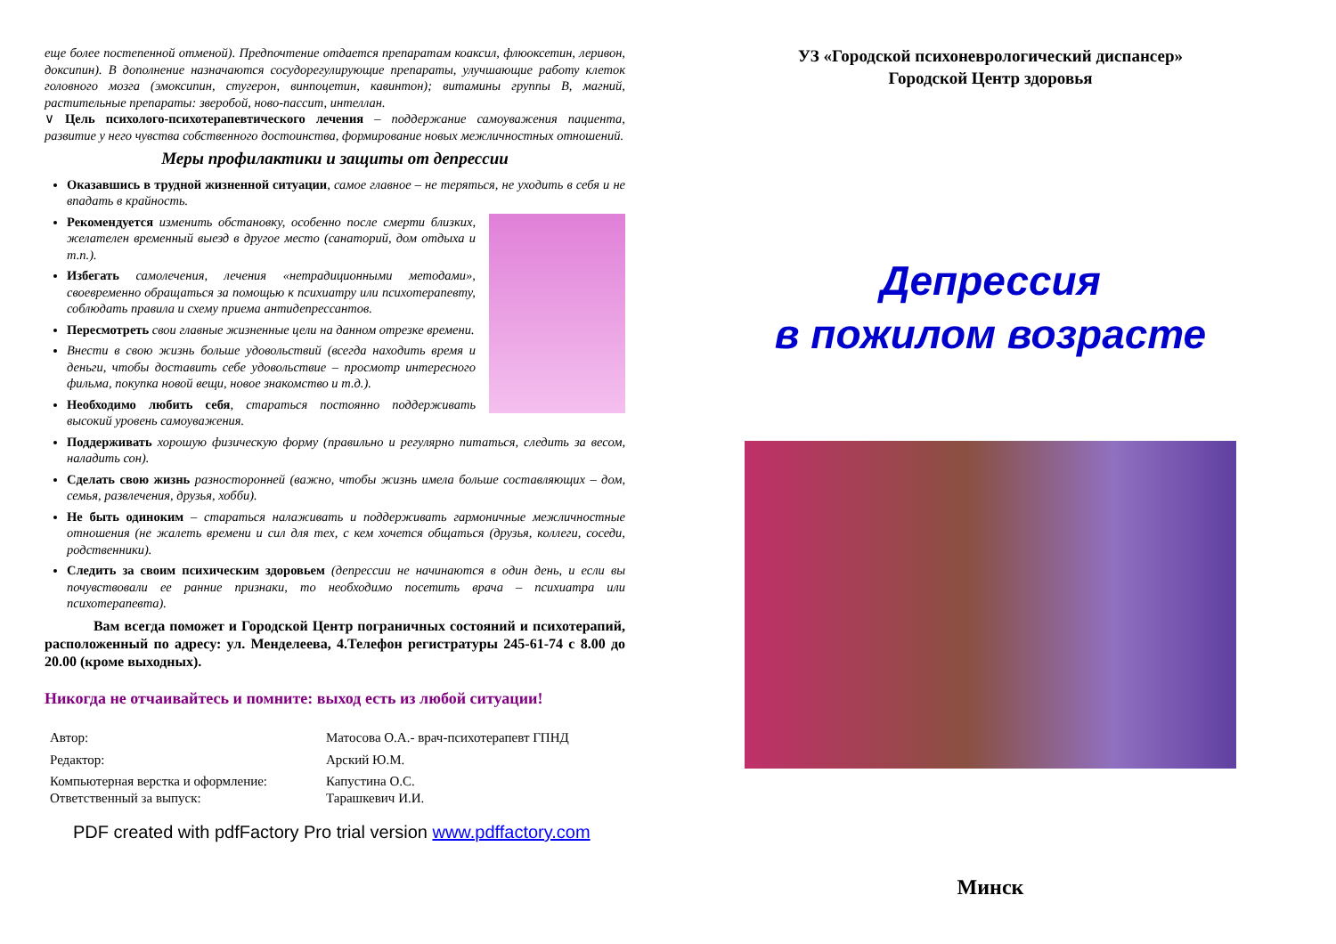еще более постепенной отменой). Предпочтение отдается препаратам коаксил, флюоксетин, леривон, доксипин). В дополнение назначаются сосудорегулирующие препараты, улучшающие работу клеток головного мозга (эмоксипин, стугерон, винпоцетин, кавинтон); витамины группы В, магний, растительные препараты: зверобой, ново-пассит, интеллан.
∨ Цель психолого-психотерапевтического лечения – поддержание самоуважения пациента, развитие у него чувства собственного достоинства, формирование новых межличностных отношений.
Меры профилактики и защиты от депрессии
Оказавшись в трудной жизненной ситуации, самое главное – не теряться, не уходить в себя и не впадать в крайность.
Рекомендуется изменить обстановку, особенно после смерти близких, желателен временный выезд в другое место (санаторий, дом отдыха и т.п.).
Избегать самолечения, лечения «нетрадиционными методами», своевременно обращаться за помощью к психиатру или психотерапевту, соблюдать правила и схему приема антидепрессантов.
Пересмотреть свои главные жизненные цели на данном отрезке времени.
Внести в свою жизнь больше удовольствий (всегда находить время и деньги, чтобы доставить себе удовольствие – просмотр интересного фильма, покупка новой вещи, новое знакомство и т.д.).
Необходимо любить себя, стараться постоянно поддерживать высокий уровень самоуважения.
Поддерживать хорошую физическую форму (правильно и регулярно питаться, следить за весом, наладить сон).
Сделать свою жизнь разносторонней (важно, чтобы жизнь имела больше составляющих – дом, семья, развлечения, друзья, хобби).
Не быть одиноким – стараться налаживать и поддерживать гармоничные межличностные отношения (не жалеть времени и сил для тех, с кем хочется общаться (друзья, коллеги, соседи, родственники).
Следить за своим психическим здоровьем (депрессии не начинаются в один день, и если вы почувствовали ее ранние признаки, то необходимо посетить врача – психиатра или психотерапевта).
Вам всегда поможет и Городской Центр пограничных состояний и психотерапий, расположенный по адресу: ул. Менделеева, 4.Телефон регистратуры 245-61-74 с 8.00 до 20.00 (кроме выходных).
Никогда не отчаивайтесь и помните: выход есть из любой ситуации!
Автор:
Матосова О.А.- врач-психотерапевт ГПНД
Редактор:
Арский Ю.М.
Компьютерная верстка и оформление:
Ответственный за выпуск:
Капустина О.С.
Тарашкевич И.И.
PDF created with pdfFactory Pro trial version www.pdffactory.com
УЗ «Городской психоневрологический диспансер»
Городской Центр здоровья
Депрессия
в пожилом возрасте
Минск